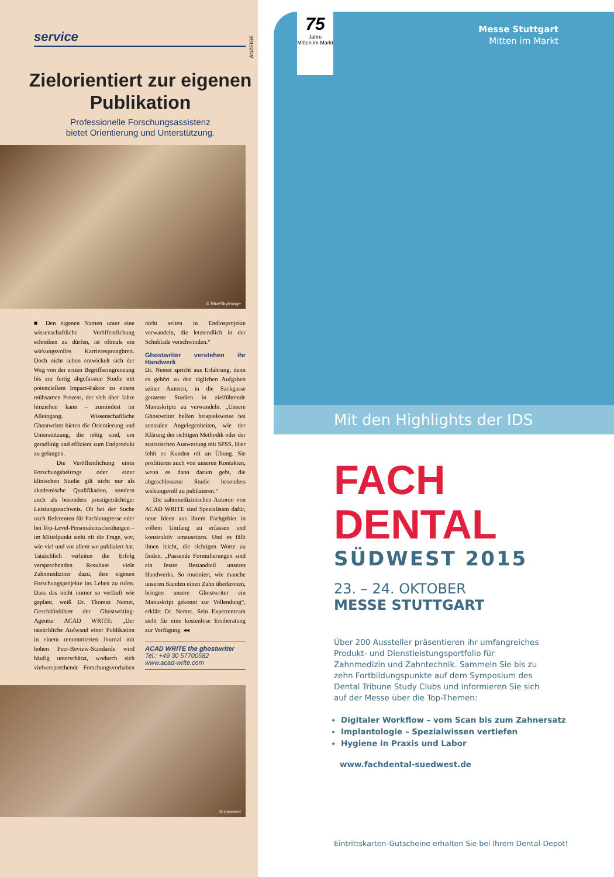service
ANZEIGE
Zielorientiert zur eigenen Publikation
Professionelle Forschungsassistenz
bietet Orientierung und Unterstützung.
© BlueSkyImage
■ Den eigenen Namen unter eine wissenschaftliche Veröffentlichung schreiben zu dürfen, ist oftmals ein wirkungsvolles Karrieresprungbrett. Doch nicht selten entwickelt sich der Weg von der ersten Begriffseingrenzung bis zur fertig abgefassten Studie mit potenziellem Impact-Faktor zu einem mühsamen Prozess, der sich über Jahre hinziehen kann – zumindest im Alleingang. Wissenschaftliche Ghostwriter bieten die Orientierung und Unterstützung, die nötig sind, um geradlinig und effizient zum Endprodukt zu gelangen.
Die Veröffentlichung eines Forschungsbeitrags oder einer klinischen Studie gilt nicht nur als akademische Qualifikation, sondern auch als besonders prestigeträchtiger Leistungsnachweis. Ob bei der Suche nach Referenten für Fachkongresse oder bei Top-Level-Personalentscheidungen – im Mittelpunkt steht oft die Frage, wer, wie viel und vor allem wo publiziert hat. Tatsächlich verleiten die Erfolg versprechenden Resultate viele Zahnmediziner dazu, ihre eigenen Forschungsprojekte ins Leben zu rufen. Dass das nicht immer so verläuft wie geplant, weiß Dr. Thomas Nemet, Geschäftsführer der Ghostwriting-Agentur ACAD WRITE: „Der tatsächliche Aufwand einer Publikation in einem renommierten Journal mit hohen Peer-Review-Standards wird häufig unterschätzt, wodurch sich vielversprechende Forschungsvorhaben nicht selten in Endlosprojekte verwandeln, die letztendlich in der Schublade verschwinden.“
Ghostwriter verstehen ihr Handwerk
Dr. Nemet spricht aus Erfahrung, denn es gehört zu den täglichen Aufgaben seiner Autoren, in die Sackgasse geratene Studien in zielführende Manuskripte zu verwandeln. „Unsere Ghostwriter helfen beispielsweise bei zentralen Angelegenheiten, wie der Klärung der richtigen Methodik oder der statistischen Auswertung mit SPSS. Hier fehlt es Kunden oft an Übung. Sie profitieren auch von unseren Kontakten, wenn es dann darum geht, die abgeschlossene Studie besonders wirkungsvoll zu publizieren.“
Die zahnmedizinischen Autoren von ACAD WRITE sind Spezialisten dafür, neue Ideen aus ihrem Fachgebiet in vollem Umfang zu erfassen und konstruktiv umzusetzen. Und es fällt ihnen leicht, die richtigen Worte zu finden. „Passende Formulierungen sind ein fester Bestandteil unseres Handwerks. So routiniert, wie manche unseren Kunden einen Zahn überkronen, bringen unsere Ghostwriter ein Manuskript gekonnt zur Vollendung“, erklärt Dr. Nemet. Sein Expertenteam steht für eine kostenlose Erstberatung zur Verfügung. ◂◂
ACAD WRITE the ghostwriter
Tel.: +49 30 57700582
www.acad-write.com
© marvent
75
Jahre
Mitten im Markt
Messe Stuttgart
Mitten im Markt
Mit den Highlights der IDS
FACH
DENTAL
SÜDWEST 2015
23. – 24. OKTOBER
MESSE STUTTGART
Über 200 Aussteller präsentieren ihr umfangreiches Produkt- und Dienstleistungsportfolio für Zahnmedizin und Zahntechnik. Sammeln Sie bis zu zehn Fortbildungspunkte auf dem Symposium des Dental Tribune Study Clubs und informieren Sie sich auf der Messe über die Top-Themen:
Digitaler Workflow – vom Scan bis zum Zahnersatz
Implantologie – Spezialwissen vertiefen
Hygiene in Praxis und Labor
www.fachdental-suedwest.de
Eintrittskarten-Gutscheine erhalten Sie bei Ihrem Dental-Depot!